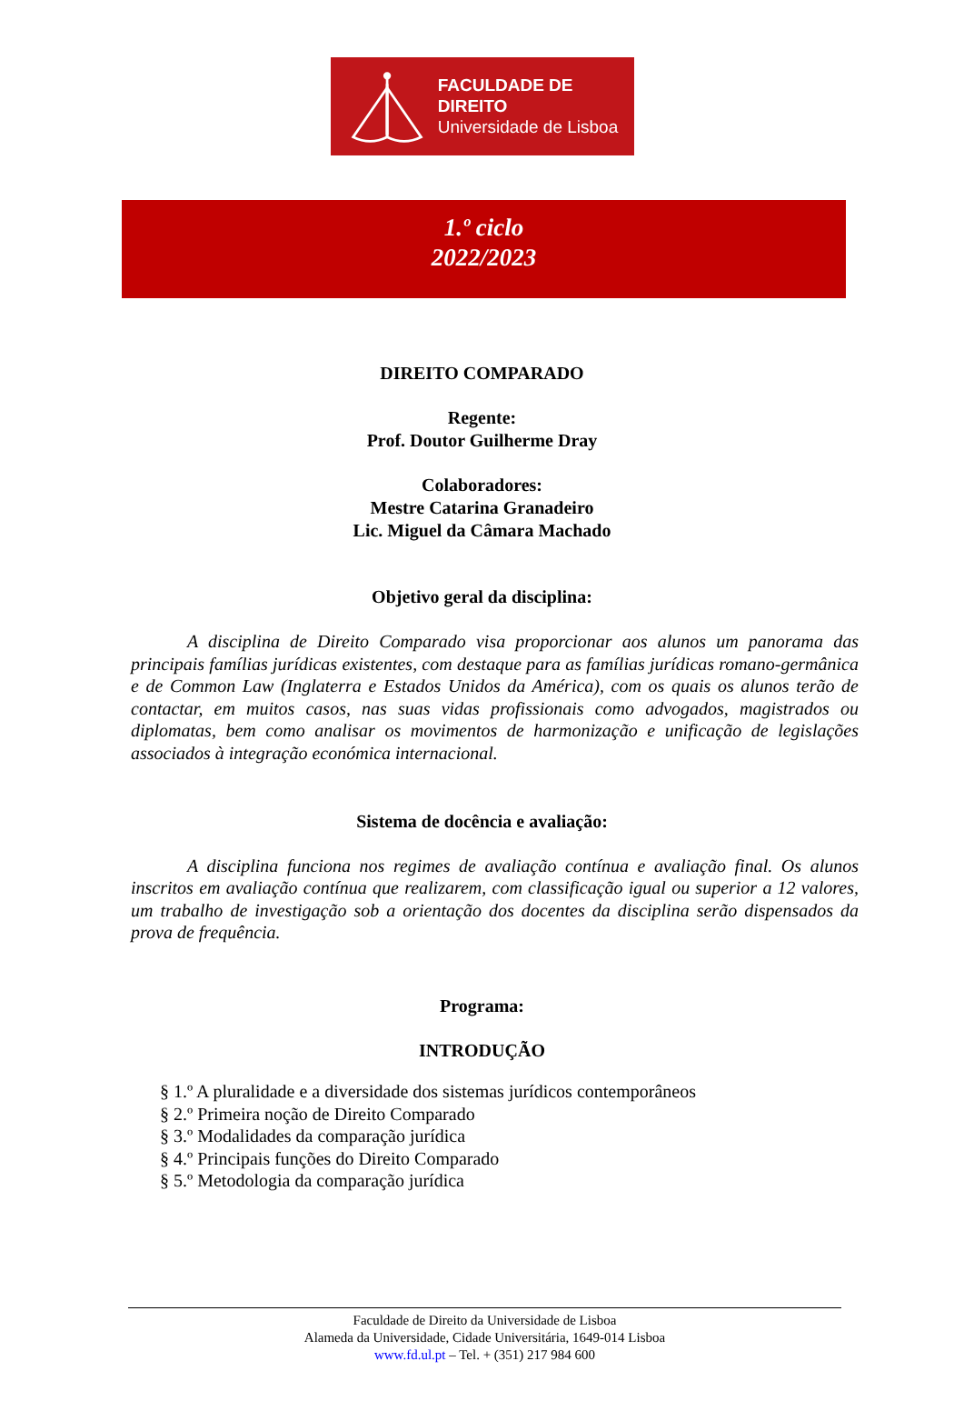FACULDADE DE DIREITO
Universidade de Lisboa
1.º ciclo
2022/2023
DIREITO COMPARADO
Regente:
Prof. Doutor Guilherme Dray
Colaboradores:
Mestre Catarina Granadeiro
Lic. Miguel da Câmara Machado
Objetivo geral da disciplina:
A disciplina de Direito Comparado visa proporcionar aos alunos um panorama das principais famílias jurídicas existentes, com destaque para as famílias jurídicas romano-germânica e de Common Law (Inglaterra e Estados Unidos da América), com os quais os alunos terão de contactar, em muitos casos, nas suas vidas profissionais como advogados, magistrados ou diplomatas, bem como analisar os movimentos de harmonização e unificação de legislações associados à integração económica internacional.
Sistema de docência e avaliação:
A disciplina funciona nos regimes de avaliação contínua e avaliação final. Os alunos inscritos em avaliação contínua que realizarem, com classificação igual ou superior a 12 valores, um trabalho de investigação sob a orientação dos docentes da disciplina serão dispensados da prova de frequência.
Programa:
INTRODUÇÃO
§ 1.º A pluralidade e a diversidade dos sistemas jurídicos contemporâneos
§ 2.º Primeira noção de Direito Comparado
§ 3.º Modalidades da comparação jurídica
§ 4.º Principais funções do Direito Comparado
§ 5.º Metodologia da comparação jurídica
Faculdade de Direito da Universidade de Lisboa
Alameda da Universidade, Cidade Universitária, 1649-014 Lisboa
www.fd.ul.pt – Tel. + (351) 217 984 600